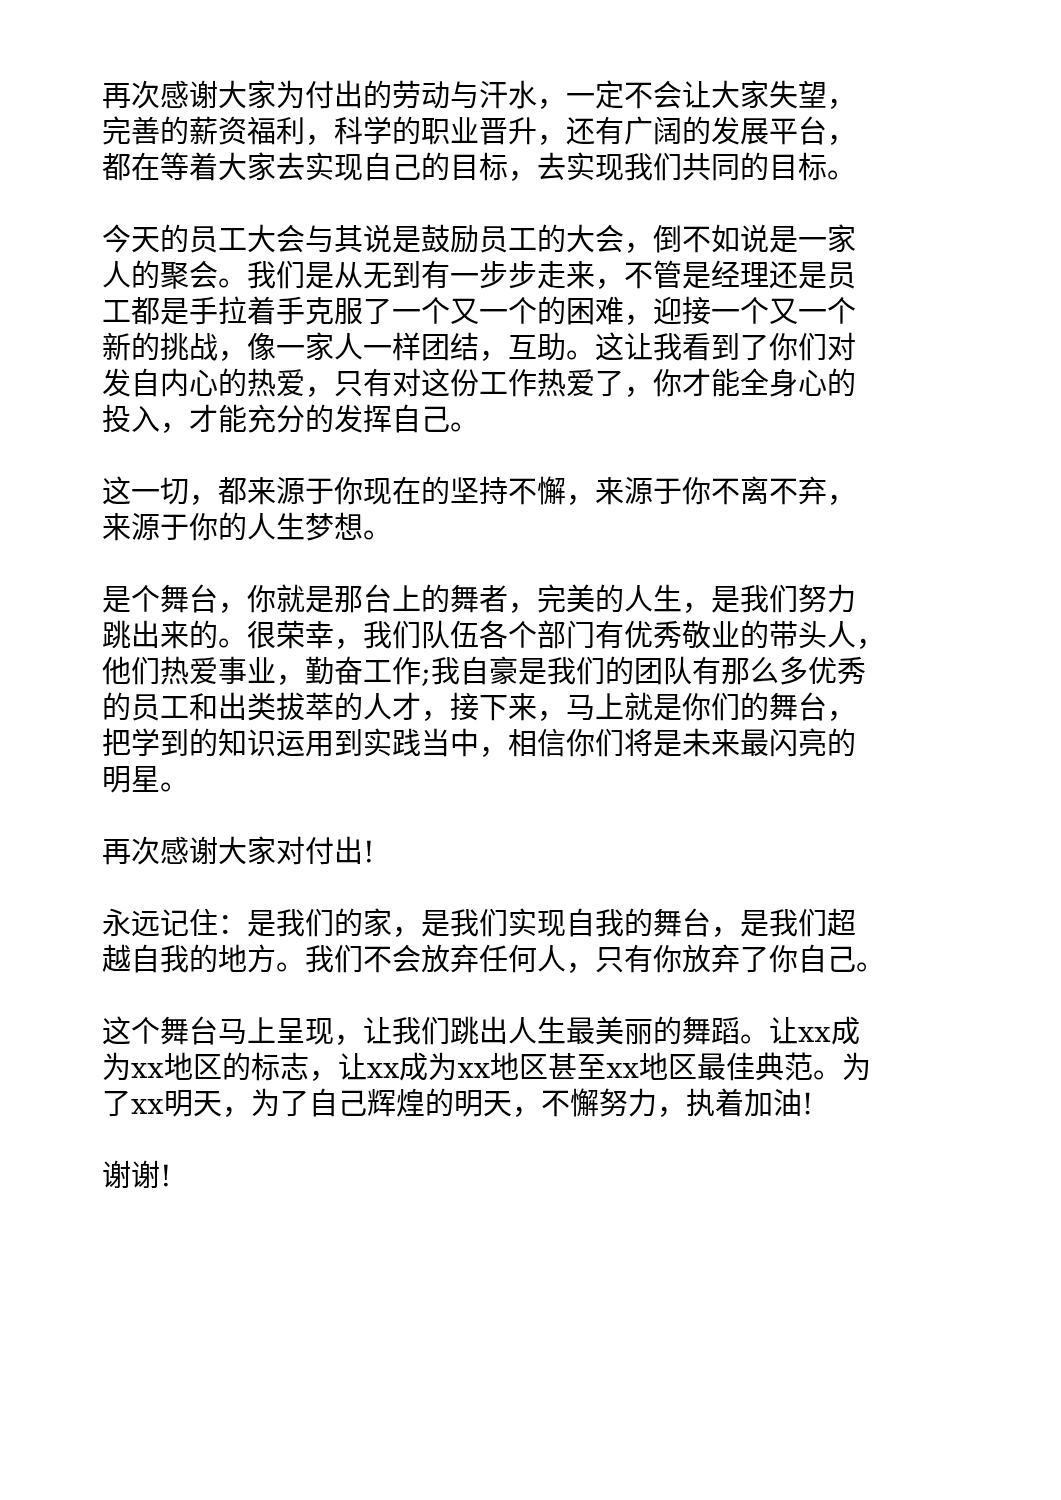再次感谢大家为付出的劳动与汗水，一定不会让大家失望，
完善的薪资福利，科学的职业晋升，还有广阔的发展平台，
都在等着大家去实现自己的目标，去实现我们共同的目标。
今天的员工大会与其说是鼓励员工的大会，倒不如说是一家
人的聚会。我们是从无到有一步步走来，不管是经理还是员
工都是手拉着手克服了一个又一个的困难，迎接一个又一个
新的挑战，像一家人一样团结，互助。这让我看到了你们对
发自内心的热爱，只有对这份工作热爱了，你才能全身心的
投入，才能充分的发挥自己。
这一切，都来源于你现在的坚持不懈，来源于你不离不弃，
来源于你的人生梦想。
是个舞台，你就是那台上的舞者，完美的人生，是我们努力
跳出来的。很荣幸，我们队伍各个部门有优秀敬业的带头人，
他们热爱事业，勤奋工作;我自豪是我们的团队有那么多优秀
的员工和出类拔萃的人才，接下来，马上就是你们的舞台，
把学到的知识运用到实践当中，相信你们将是未来最闪亮的
明星。
再次感谢大家对付出!
永远记住：是我们的家，是我们实现自我的舞台，是我们超
越自我的地方。我们不会放弃任何人，只有你放弃了你自己。
这个舞台马上呈现，让我们跳出人生最美丽的舞蹈。让xx成
为xx地区的标志，让xx成为xx地区甚至xx地区最佳典范。为
了xx明天，为了自己辉煌的明天，不懈努力，执着加油!
谢谢!